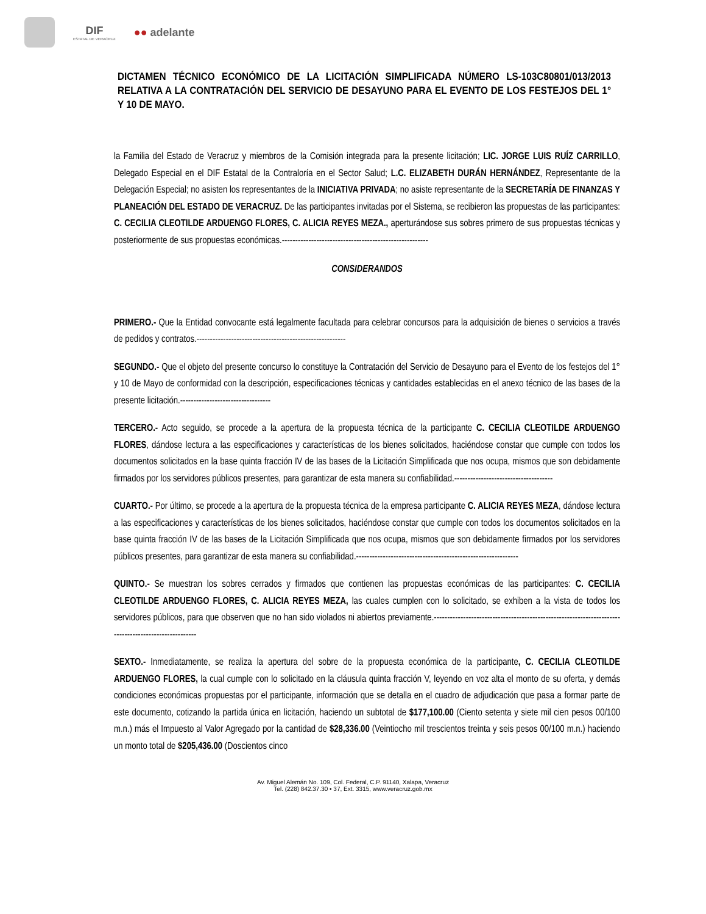DIF
ESTATAL DE VERACRUZ
●● adelante
DICTAMEN TÉCNICO ECONÓMICO DE LA LICITACIÓN SIMPLIFICADA NÚMERO LS-103C80801/013/2013 RELATIVA A LA CONTRATACIÓN DEL SERVICIO DE DESAYUNO PARA EL EVENTO DE LOS FESTEJOS DEL 1° Y 10 DE MAYO.
la Familia del Estado de Veracruz y miembros de la Comisión integrada para la presente licitación; LIC. JORGE LUIS RUÍZ CARRILLO, Delegado Especial en el DIF Estatal de la Contraloría en el Sector Salud; L.C. ELIZABETH DURÁN HERNÁNDEZ, Representante de la Delegación Especial; no asisten los representantes de la INICIATIVA PRIVADA; no asiste representante de la SECRETARÍA DE FINANZAS Y PLANEACIÓN DEL ESTADO DE VERACRUZ. De las participantes invitadas por el Sistema, se recibieron las propuestas de las participantes: C. CECILIA CLEOTILDE ARDUENGO FLORES, C. ALICIA REYES MEZA., aperturándose sus sobres primero de sus propuestas técnicas y posteriormente de sus propuestas económicas.-------------------------------------------------------
CONSIDERANDOS
PRIMERO.- Que la Entidad convocante está legalmente facultada para celebrar concursos para la adquisición de bienes o servicios a través de pedidos y contratos.--------------------------------------------------------
SEGUNDO.- Que el objeto del presente concurso lo constituye la Contratación del Servicio de Desayuno para el Evento de los festejos del 1° y 10 de Mayo de conformidad con la descripción, especificaciones técnicas y cantidades establecidas en el anexo técnico de las bases de la presente licitación.----------------------------------
TERCERO.- Acto seguido, se procede a la apertura de la propuesta técnica de la participante C. CECILIA CLEOTILDE ARDUENGO FLORES, dándose lectura a las especificaciones y características de los bienes solicitados, haciéndose constar que cumple con todos los documentos solicitados en la base quinta fracción IV de las bases de la Licitación Simplificada que nos ocupa, mismos que son debidamente firmados por los servidores públicos presentes, para garantizar de esta manera su confiabilidad.-------------------------------------
CUARTO.- Por último, se procede a la apertura de la propuesta técnica de la empresa participante C. ALICIA REYES MEZA, dándose lectura a las especificaciones y características de los bienes solicitados, haciéndose constar que cumple con todos los documentos solicitados en la base quinta fracción IV de las bases de la Licitación Simplificada que nos ocupa, mismos que son debidamente firmados por los servidores públicos presentes, para garantizar de esta manera su confiabilidad.-------------------------------------------------------------
QUINTO.- Se muestran los sobres cerrados y firmados que contienen las propuestas económicas de las participantes: C. CECILIA CLEOTILDE ARDUENGO FLORES, C. ALICIA REYES MEZA, las cuales cumplen con lo solicitado, se exhiben a la vista de todos los servidores públicos, para que observen que no han sido violados ni abiertos previamente.-----------------------------------------------------------------------------------------------------
SEXTO.- Inmediatamente, se realiza la apertura del sobre de la propuesta económica de la participante, C. CECILIA CLEOTILDE ARDUENGO FLORES, la cual cumple con lo solicitado en la cláusula quinta fracción V, leyendo en voz alta el monto de su oferta, y demás condiciones económicas propuestas por el participante, información que se detalla en el cuadro de adjudicación que pasa a formar parte de este documento, cotizando la partida única en licitación, haciendo un subtotal de $177,100.00 (Ciento setenta y siete mil cien pesos 00/100 m.n.) más el Impuesto al Valor Agregado por la cantidad de $28,336.00 (Veintiocho mil trescientos treinta y seis pesos 00/100 m.n.) haciendo un monto total de $205,436.00 (Doscientos cinco
Av. Miguel Alemán No. 109, Col. Federal, C.P. 91140, Xalapa, Veracruz
Tel. (228) 842.37.30 • 37, Ext. 3315, www.veracruz.gob.mx